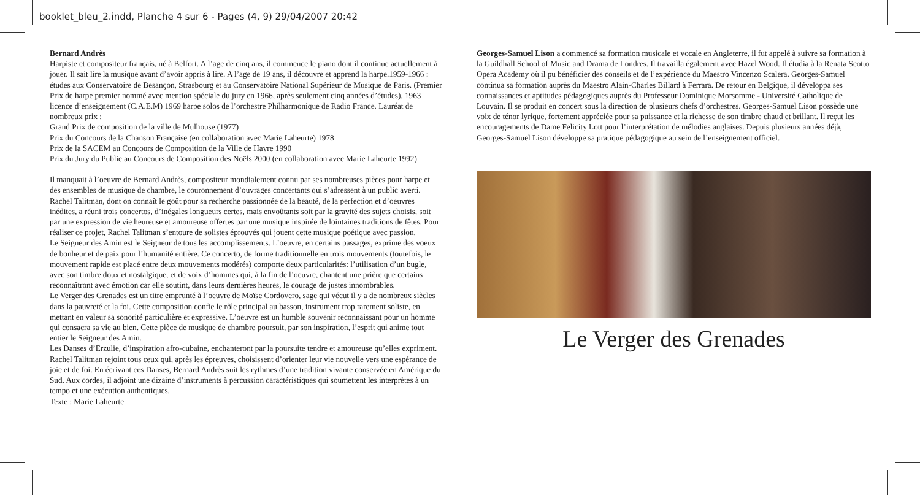booklet_bleu_2.indd, Planche 4 sur 6 - Pages (4, 9) 29/04/2007 20:42
Bernard Andrès
Harpiste et compositeur français, né à Belfort. A l’age de cinq ans, il commence le piano dont il continue actuellement à jouer. Il sait lire la musique avant d’avoir appris à lire. A l’age de 19 ans, il découvre et apprend la harpe.1959-1966 : études aux Conservatoire de Besançon, Strasbourg et au Conservatoire National Supérieur de Musique de Paris. (Premier Prix de harpe premier nommé avec mention spéciale du jury en 1966, après seulement cinq années d’études). 1963 licence d’enseignement (C.A.E.M) 1969 harpe solos de l’orchestre Philharmonique de Radio France. Lauréat de nombreux prix :
Grand Prix de composition de la ville de Mulhouse (1977)
Prix du Concours de la Chanson Française (en collaboration avec Marie Laheurte) 1978
Prix de la SACEM au Concours de Composition de la Ville de Havre 1990
Prix du Jury du Public au Concours de Composition des Noëls 2000 (en collaboration avec Marie Laheurte 1992)
Il manquait à l’oeuvre de Bernard Andrès, compositeur mondialement connu par ses nombreuses pièces pour harpe et des ensembles de musique de chambre, le couronnement d’ouvrages concertants qui s’adressent à un public averti. Rachel Talitman, dont on connaît le goût pour sa recherche passionnée de la beauté, de la perfection et d’oeuvres inédites, a réuni trois concertos, d’inégales longueurs certes, mais envoûtants soit par la gravité des sujets choisis, soit par une expression de vie heureuse et amoureuse offertes par une musique inspirée de lointaines traditions de fêtes. Pour réaliser ce projet, Rachel Talitman s’entoure de solistes éprouvés qui jouent cette musique poétique avec passion.
Le Seigneur des Amin est le Seigneur de tous les accomplissements. L’oeuvre, en certains passages, exprime des voeux de bonheur et de paix pour l’humanité entière. Ce concerto, de forme traditionnelle en trois mouvements (toutefois, le mouvement rapide est placé entre deux mouvements modérés) comporte deux particularités: l’utilisation d’un bugle, avec son timbre doux et nostalgique, et de voix d’hommes qui, à la fin de l’oeuvre, chantent une prière que certains reconnaîtront avec émotion car elle soutint, dans leurs dernières heures, le courage de justes innombrables.
Le Verger des Grenades est un titre emprunté à l’oeuvre de Moïse Cordovero, sage qui vécut il y a de nombreux siècles dans la pauvreté et la foi. Cette composition confie le rôle principal au basson, instrument trop rarement soliste, en mettant en valeur sa sonorité particulière et expressive. L’oeuvre est un humble souvenir reconnaissant pour un homme qui consacra sa vie au bien. Cette pièce de musique de chambre poursuit, par son inspiration, l’esprit qui anime tout entier le Seigneur des Amin.
Les Danses d’Erzulie, d’inspiration afro-cubaine, enchanteront par la poursuite tendre et amoureuse qu’elles expriment. Rachel Talitman rejoint tous ceux qui, après les épreuves, choisissent d’orienter leur vie nouvelle vers une espérance de joie et de foi. En écrivant ces Danses, Bernard Andrès suit les rythmes d’une tradition vivante conservée en Amérique du Sud. Aux cordes, il adjoint une dizaine d’instruments à percussion caractéristiques qui soumettent les interprètes à un tempo et une exécution authentiques.
Texte : Marie Laheurte
Georges-Samuel Lison a commencé sa formation musicale et vocale en Angleterre, il fut appelé à suivre sa formation à la Guildhall School of Music and Drama de Londres. Il travailla également avec Hazel Wood. Il étudia à la Renata Scotto Opera Academy où il pu bénéficier des conseils et de l’expérience du Maestro Vincenzo Scalera. Georges-Samuel continua sa formation auprès du Maestro Alain-Charles Billard à Ferrara. De retour en Belgique, il développa ses connaissances et aptitudes pédagogiques auprès du Professeur Dominique Morsomme - Université Catholique de Louvain. Il se produit en concert sous la direction de plusieurs chefs d’orchestres. Georges-Samuel Lison possède une voix de ténor lyrique, fortement appréciée pour sa puissance et la richesse de son timbre chaud et brillant. Il reçut les encouragements de Dame Felicity Lott pour l’interprétation de mélodies anglaises. Depuis plusieurs années déjà, Georges-Samuel Lison développe sa pratique pédagogique au sein de l’enseignement officiel.
Le Verger des Grenades